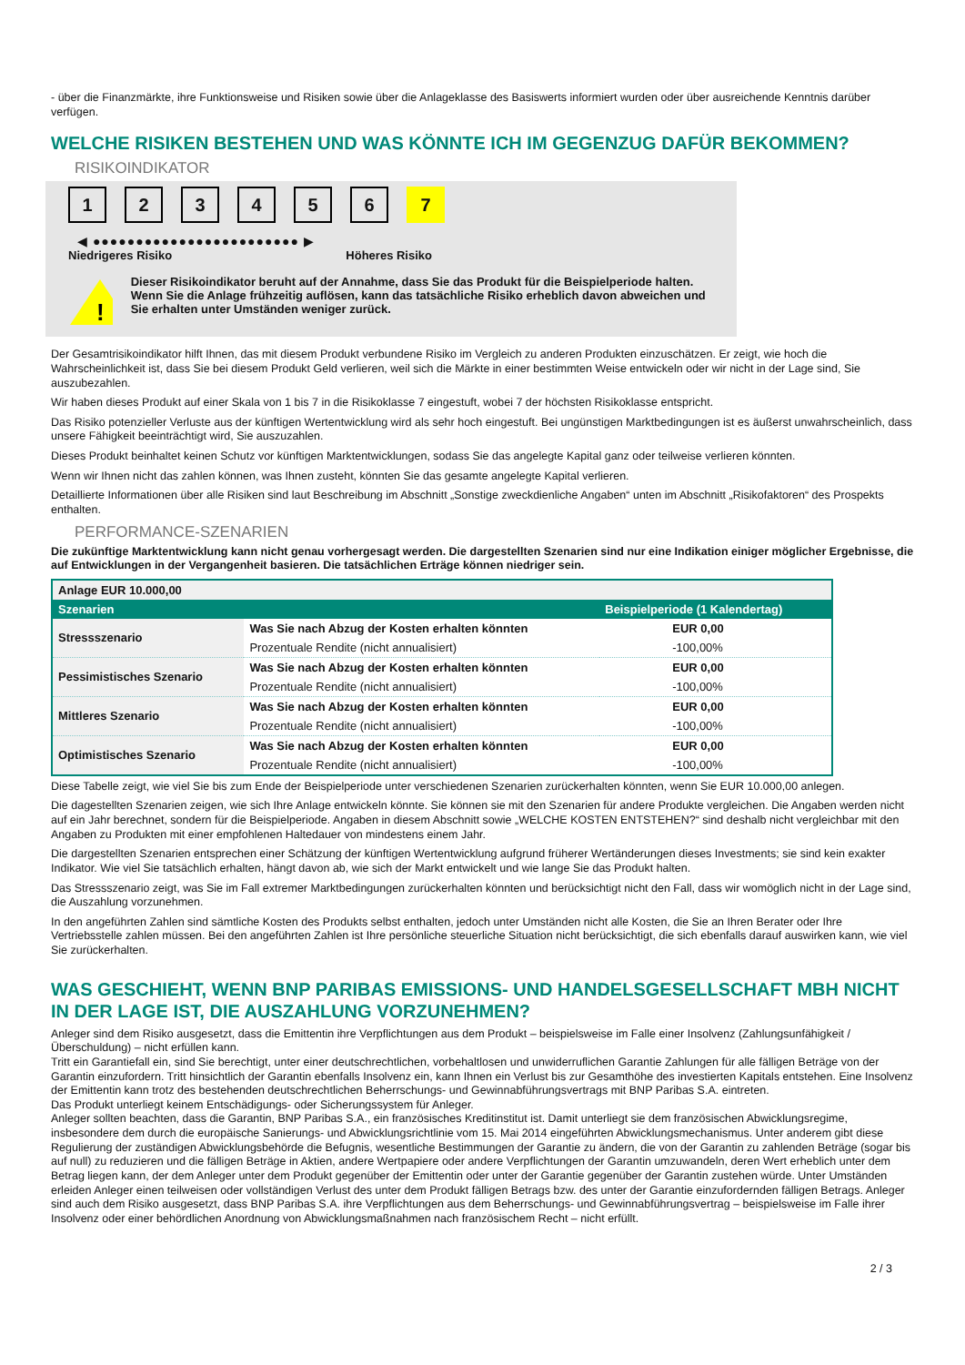- über die Finanzmärkte, ihre Funktionsweise und Risiken sowie über die Anlageklasse des Basiswerts informiert wurden oder über ausreichende Kenntnis darüber verfügen.
WELCHE RISIKEN BESTEHEN UND WAS KÖNNTE ICH IM GEGENZUG DAFÜR BEKOMMEN?
RISIKOINDIKATOR
123456 7
◀ ●●●●●●●●●●●●●●●●●●●●●●●● ▶
Niedrigeres Risiko Höheres Risiko
!
Dieser Risikoindikator beruht auf der Annahme, dass Sie das Produkt für die Beispielperiode halten.
Wenn Sie die Anlage frühzeitig auflösen, kann das tatsächliche Risiko erheblich davon abweichen und Sie erhalten unter Umständen weniger zurück.
Der Gesamtrisikoindikator hilft Ihnen, das mit diesem Produkt verbundene Risiko im Vergleich zu anderen Produkten einzuschätzen. Er zeigt, wie hoch die Wahrscheinlichkeit ist, dass Sie bei diesem Produkt Geld verlieren, weil sich die Märkte in einer bestimmten Weise entwickeln oder wir nicht in der Lage sind, Sie auszubezahlen.
Wir haben dieses Produkt auf einer Skala von 1 bis 7 in die Risikoklasse 7 eingestuft, wobei 7 der höchsten Risikoklasse entspricht.
Das Risiko potenzieller Verluste aus der künftigen Wertentwicklung wird als sehr hoch eingestuft. Bei ungünstigen Marktbedingungen ist es äußerst unwahrscheinlich, dass unsere Fähigkeit beeinträchtigt wird, Sie auszuzahlen.
Dieses Produkt beinhaltet keinen Schutz vor künftigen Marktentwicklungen, sodass Sie das angelegte Kapital ganz oder teilweise verlieren könnten.
Wenn wir Ihnen nicht das zahlen können, was Ihnen zusteht, könnten Sie das gesamte angelegte Kapital verlieren.
Detaillierte Informationen über alle Risiken sind laut Beschreibung im Abschnitt „Sonstige zweckdienliche Angaben“ unten im Abschnitt „Risikofaktoren“ des Prospekts enthalten.
PERFORMANCE-SZENARIEN
Die zukünftige Marktentwicklung kann nicht genau vorhergesagt werden. Die dargestellten Szenarien sind nur eine Indikation einiger möglicher Ergebnisse, die auf Entwicklungen in der Vergangenheit basieren. Die tatsächlichen Erträge können niedriger sein.
| Anlage EUR 10.000,00 | | |
| --- | --- | --- |
| Szenarien | | Beispielperiode (1 Kalendertag) |
| Stressszenario | Was Sie nach Abzug der Kosten erhalten könnten | EUR 0,00 |
| | Prozentuale Rendite (nicht annualisiert) | -100,00% |
| Pessimistisches Szenario | Was Sie nach Abzug der Kosten erhalten könnten | EUR 0,00 |
| | Prozentuale Rendite (nicht annualisiert) | -100,00% |
| Mittleres Szenario | Was Sie nach Abzug der Kosten erhalten könnten | EUR 0,00 |
| | Prozentuale Rendite (nicht annualisiert) | -100,00% |
| Optimistisches Szenario | Was Sie nach Abzug der Kosten erhalten könnten | EUR 0,00 |
| | Prozentuale Rendite (nicht annualisiert) | -100,00% |
Diese Tabelle zeigt, wie viel Sie bis zum Ende der Beispielperiode unter verschiedenen Szenarien zurückerhalten könnten, wenn Sie EUR 10.000,00 anlegen.
Die dagestellten Szenarien zeigen, wie sich Ihre Anlage entwickeln könnte. Sie können sie mit den Szenarien für andere Produkte vergleichen. Die Angaben werden nicht auf ein Jahr berechnet, sondern für die Beispielperiode. Angaben in diesem Abschnitt sowie „WELCHE KOSTEN ENTSTEHEN?“ sind deshalb nicht vergleichbar mit den Angaben zu Produkten mit einer empfohlenen Haltedauer von mindestens einem Jahr.
Die dargestellten Szenarien entsprechen einer Schätzung der künftigen Wertentwicklung aufgrund früherer Wertänderungen dieses Investments; sie sind kein exakter Indikator. Wie viel Sie tatsächlich erhalten, hängt davon ab, wie sich der Markt entwickelt und wie lange Sie das Produkt halten.
Das Stressszenario zeigt, was Sie im Fall extremer Marktbedingungen zurückerhalten könnten und berücksichtigt nicht den Fall, dass wir womöglich nicht in der Lage sind, die Auszahlung vorzunehmen.
In den angeführten Zahlen sind sämtliche Kosten des Produkts selbst enthalten, jedoch unter Umständen nicht alle Kosten, die Sie an Ihren Berater oder Ihre Vertriebsstelle zahlen müssen. Bei den angeführten Zahlen ist Ihre persönliche steuerliche Situation nicht berücksichtigt, die sich ebenfalls darauf auswirken kann, wie viel Sie zurückerhalten.
WAS GESCHIEHT, WENN BNP PARIBAS EMISSIONS- UND HANDELSGESELLSCHAFT MBH NICHT IN DER LAGE IST, DIE AUSZAHLUNG VORZUNEHMEN?
Anleger sind dem Risiko ausgesetzt, dass die Emittentin ihre Verpflichtungen aus dem Produkt – beispielsweise im Falle einer Insolvenz (Zahlungsunfähigkeit / Überschuldung) – nicht erfüllen kann.
Tritt ein Garantiefall ein, sind Sie berechtigt, unter einer deutschrechtlichen, vorbehaltlosen und unwiderruflichen Garantie Zahlungen für alle fälligen Beträge von der Garantin einzufordern. Tritt hinsichtlich der Garantin ebenfalls Insolvenz ein, kann Ihnen ein Verlust bis zur Gesamthöhe des investierten Kapitals entstehen. Eine Insolvenz der Emittentin kann trotz des bestehenden deutschrechtlichen Beherrschungs- und Gewinnabführungsvertrags mit BNP Paribas S.A. eintreten.
Das Produkt unterliegt keinem Entschädigungs- oder Sicherungssystem für Anleger.
Anleger sollten beachten, dass die Garantin, BNP Paribas S.A., ein französisches Kreditinstitut ist. Damit unterliegt sie dem französischen Abwicklungsregime, insbesondere dem durch die europäische Sanierungs- und Abwicklungsrichtlinie vom 15. Mai 2014 eingeführten Abwicklungsmechanismus. Unter anderem gibt diese Regulierung der zuständigen Abwicklungsbehörde die Befugnis, wesentliche Bestimmungen der Garantie zu ändern, die von der Garantin zu zahlenden Beträge (sogar bis auf null) zu reduzieren und die fälligen Beträge in Aktien, andere Wertpapiere oder andere Verpflichtungen der Garantin umzuwandeln, deren Wert erheblich unter dem Betrag liegen kann, der dem Anleger unter dem Produkt gegenüber der Emittentin oder unter der Garantie gegenüber der Garantin zustehen würde. Unter Umständen erleiden Anleger einen teilweisen oder vollständigen Verlust des unter dem Produkt fälligen Betrags bzw. des unter der Garantie einzufordernden fälligen Betrags. Anleger sind auch dem Risiko ausgesetzt, dass BNP Paribas S.A. ihre Verpflichtungen aus dem Beherrschungs- und Gewinnabführungsvertrag – beispielsweise im Falle ihrer Insolvenz oder einer behördlichen Anordnung von Abwicklungsmaßnahmen nach französischem Recht – nicht erfüllt.
2 / 3